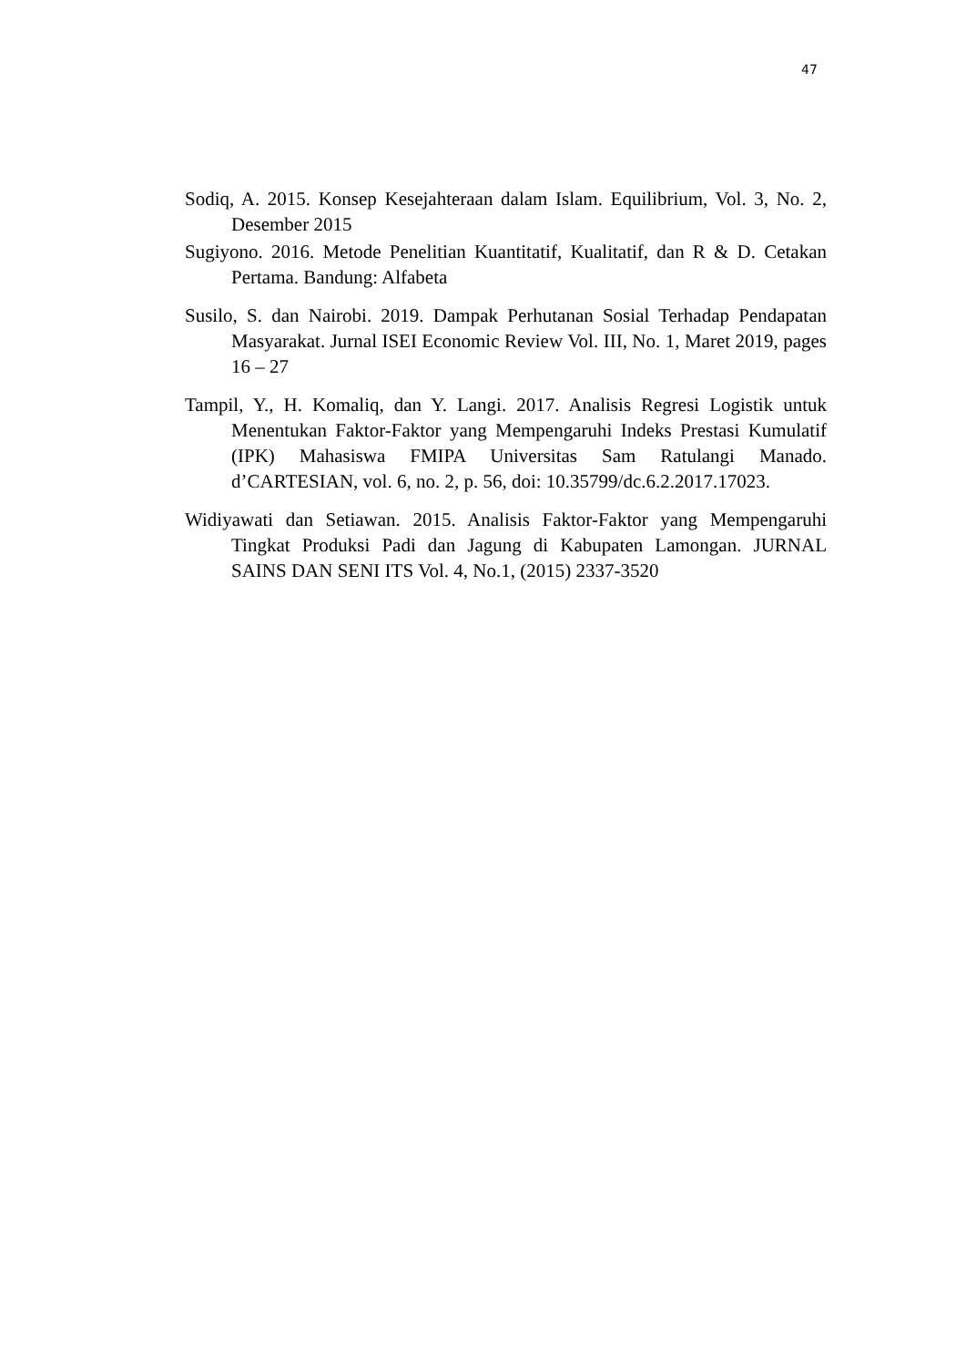47
Sodiq, A. 2015. Konsep Kesejahteraan dalam Islam. Equilibrium, Vol. 3, No. 2, Desember 2015
Sugiyono. 2016. Metode Penelitian Kuantitatif, Kualitatif, dan R & D. Cetakan Pertama. Bandung: Alfabeta
Susilo, S. dan Nairobi. 2019. Dampak Perhutanan Sosial Terhadap Pendapatan Masyarakat. Jurnal ISEI Economic Review Vol. III, No. 1, Maret 2019, pages 16 – 27
Tampil, Y., H. Komaliq, dan Y. Langi. 2017. Analisis Regresi Logistik untuk Menentukan Faktor-Faktor yang Mempengaruhi Indeks Prestasi Kumulatif (IPK) Mahasiswa FMIPA Universitas Sam Ratulangi Manado. d’CARTESIAN, vol. 6, no. 2, p. 56, doi: 10.35799/dc.6.2.2017.17023.
Widiyawati dan Setiawan. 2015. Analisis Faktor-Faktor yang Mempengaruhi Tingkat Produksi Padi dan Jagung di Kabupaten Lamongan. JURNAL SAINS DAN SENI ITS Vol. 4, No.1, (2015) 2337-3520